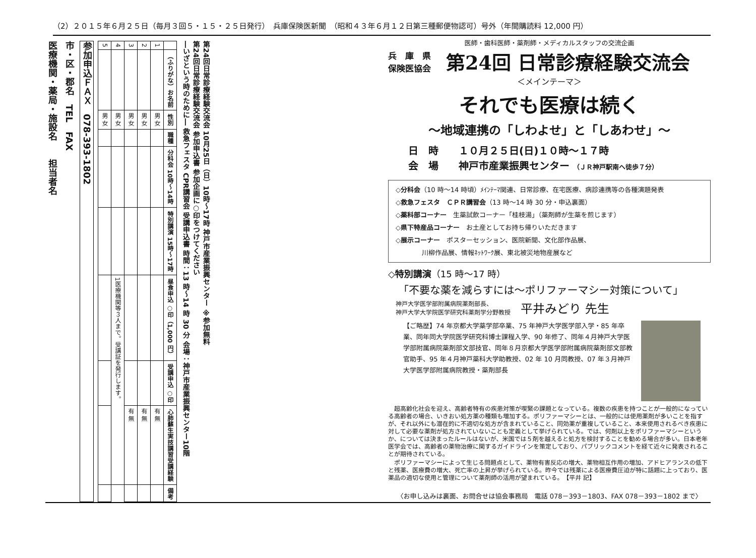（2）２０１５年６月２５日（毎月３回５・１５・２５日発行）　兵庫保険医新聞　（昭和４３年６月１２日第三種郵便物認可）号外（年間購読料 12,000 円）
医療機関・薬局・施設名　　担当者名
市・区・郡名　TEL　FAX
参加申込ＦＡＸ　078-393-1802
| | （ふりがな）お名前 | 性別 | 職種 | 分科会 10時～14時 | 特別講演 15時～17時 | 昼食申込 ○印（1,000 円） | 受講申込 ○印 | 心肺蘇生実技講習受講経験 | 備考 |
| --- | --- | --- | --- | --- | --- | --- | --- | --- | --- |
| 1 | | 男 女 | | | | | | 有 無 | |
| 2 | | 男 女 | | | | | | 有 無 | |
| 3 | | 男 女 | | | | | | 有 無 | |
| 4 | | 男 女 | | | | 1医療機関等３人まで。受講証を発行します。 | | | |
| 5 | | 男 女 | | | | | | | |
第24回日常診療経験交流会 10月25日（日）10時～17時 神戸市産業振興センター ※参加無料
第24回日常診療経験交流会 参加申込書 参加企画に○印をつけてください
―いざという時のために― 救急フェスタ CPR講習会 受講申込書 時間：13 時～14 時 30 分 会場：神戸市産業振興センター10階
医師・歯科医師・薬剤師・メディカルスタッフの交流企画
兵　庫　県
保険医協会
第24回 日常診療経験交流会
＜メインテーマ＞
それでも医療は続く
～地域連携の「しわよせ」と「しあわせ」～
日　時　　１０月２５日(日)１０時～１７時
会　場　　神戸市産業振興センター （ＪＲ神戸駅南へ徒歩７分）
◇分科会（10 時～14 時頃）ﾒｲﾝﾃｰﾏ関連、日常診療、在宅医療、病診連携等の各種演題発表
◇救急フェスタ　ＣＰＲ講習会（13 時～14 時 30 分・申込裏面）
◇薬科部コーナー　生薬試飲コーナー「桂枝湯」（薬剤師が生薬を煎じます）
◇県下特産品コーナー　お土産としてお持ち帰りいただきます
◇展示コーナー　ポスターセッション、医院新聞、文化部作品展、
　　　　川柳作品展、情報ﾈｯﾄﾜｰｸ展、東北被災地物産展など
◇特別講演（15 時～17 時）
「不要な薬を減らすには～ポリファーマシー対策について」
神戸大学医学部附属病院薬剤部長、
神戸大学大学院医学研究科薬剤学分野教授
平井みどり 先生
【ご略歴】74 年京都大学薬学部卒業、75 年神戸大学医学部入学・85 年卒業、同年同大学院医学研究科博士課程入学、90 年修了、同年４月神戸大学医学部附属病院薬剤部文部技官、同年８月京都大学医学部附属病院薬剤部文部教官助手、95 年４月神戸薬科大学助教授、02 年 10 月同教授、07 年３月神戸大学医学部附属病院教授・薬剤部長
　超高齢化社会を迎え、高齢者特有の疾患対策が喫緊の課題となっている。複数の疾患を持つことが一般的になっている高齢者の場合、いきおい処方薬の種類も増加する。ポリファーマシーとは、一般的には使用薬剤が多いことを指すが、それ以外にも潜在的に不適切な処方が含まれていること、同効薬が重複していること、本来使用されるべき疾患に対して必要な薬剤が処方されていないことも定義として挙げられている。では、何剤以上をポリファーマシーというか、については決まったルールはないが、米国では５剤を越えると処方を検討することを勧める場合が多い。日本老年医学会では、高齢者の薬物治療に関するガイドラインを策定しており、パブリックコメントを経て近々に発表されることが期待されている。
　ポリファーマシーによって生じる問題点として、薬物有害反応の増大、薬物相互作用の増加、アドヒアランスの低下と残薬、医療費の増大、死亡率の上昇が挙げられている。昨今では残薬による医療費圧迫が特に話題に上っており、医薬品の適切な使用と管理について薬剤師の活用が望まれている。　【平井 記】
〈お申し込みは裏面、お問合せは協会事務局　電話 078－393－1803、FAX 078－393－1802 まで〉